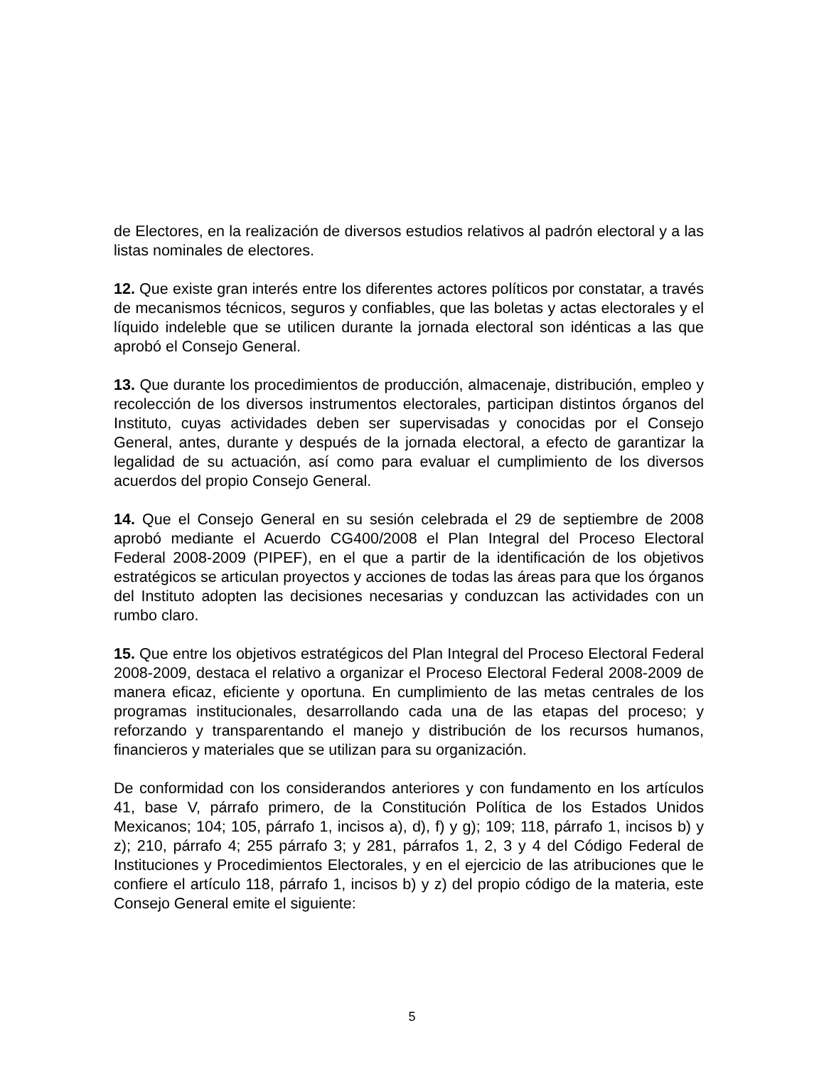de Electores, en la realización de diversos estudios relativos al padrón electoral y a las listas nominales de electores.
12. Que existe gran interés entre los diferentes actores políticos por constatar, a través de mecanismos técnicos, seguros y confiables, que las boletas y actas electorales y el líquido indeleble que se utilicen durante la jornada electoral son idénticas a las que aprobó el Consejo General.
13. Que durante los procedimientos de producción, almacenaje, distribución, empleo y recolección de los diversos instrumentos electorales, participan distintos órganos del Instituto, cuyas actividades deben ser supervisadas y conocidas por el Consejo General, antes, durante y después de la jornada electoral, a efecto de garantizar la legalidad de su actuación, así como para evaluar el cumplimiento de los diversos acuerdos del propio Consejo General.
14. Que el Consejo General en su sesión celebrada el 29 de septiembre de 2008 aprobó mediante el Acuerdo CG400/2008 el Plan Integral del Proceso Electoral Federal 2008-2009 (PIPEF), en el que a partir de la identificación de los objetivos estratégicos se articulan proyectos y acciones de todas las áreas para que los órganos del Instituto adopten las decisiones necesarias y conduzcan las actividades con un rumbo claro.
15. Que entre los objetivos estratégicos del Plan Integral del Proceso Electoral Federal 2008-2009, destaca el relativo a organizar el Proceso Electoral Federal 2008-2009 de manera eficaz, eficiente y oportuna. En cumplimiento de las metas centrales de los programas institucionales, desarrollando cada una de las etapas del proceso; y reforzando y transparentando el manejo y distribución de los recursos humanos, financieros y materiales que se utilizan para su organización.
De conformidad con los considerandos anteriores y con fundamento en los artículos 41, base V, párrafo primero, de la Constitución Política de los Estados Unidos Mexicanos; 104; 105, párrafo 1, incisos a), d), f) y g); 109; 118, párrafo 1, incisos b) y z); 210, párrafo 4; 255 párrafo 3; y 281, párrafos 1, 2, 3 y 4 del Código Federal de Instituciones y Procedimientos Electorales, y en el ejercicio de las atribuciones que le confiere el artículo 118, párrafo 1, incisos b) y z) del propio código de la materia, este Consejo General emite el siguiente:
5